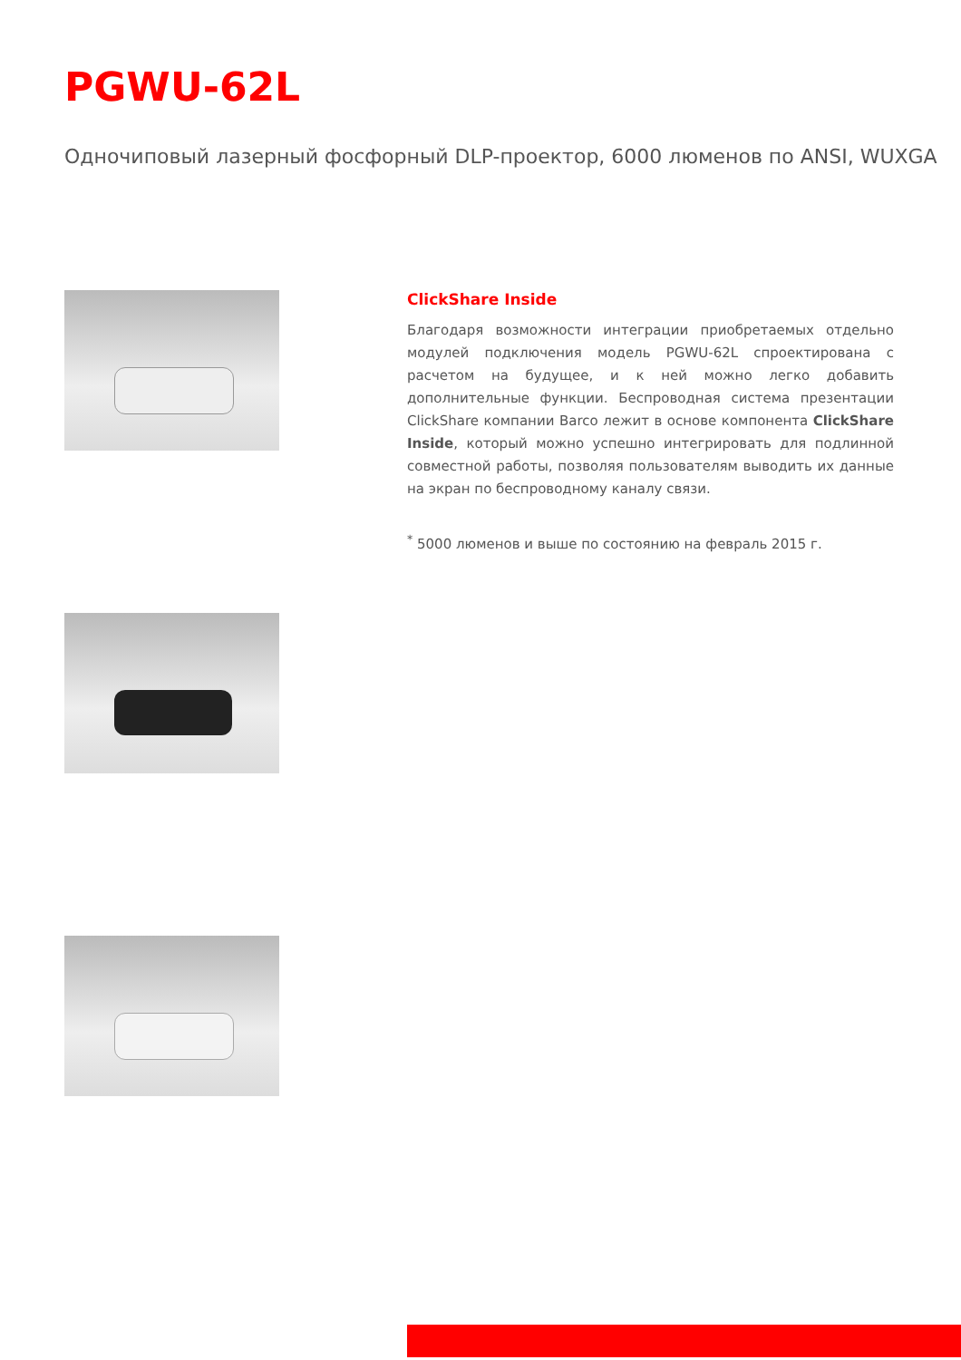PGWU-62L
Одночиповый лазерный фосфорный DLP-проектор, 6000 люменов по ANSI, WUXGA
ClickShare Inside
Благодаря возможности интеграции приобретаемых отдельно модулей подключения модель PGWU-62L спроектирована с расчетом на будущее, и к ней можно легко добавить дополнительные функции. Беспроводная система презентации ClickShare компании Barco лежит в основе компонента ClickShare Inside, который можно успешно интегрировать для подлинной совместной работы, позволяя пользователям выводить их данные на экран по беспроводному каналу связи.
<sup>*</sup> 5000 люменов и выше по состоянию на февраль 2015 г.